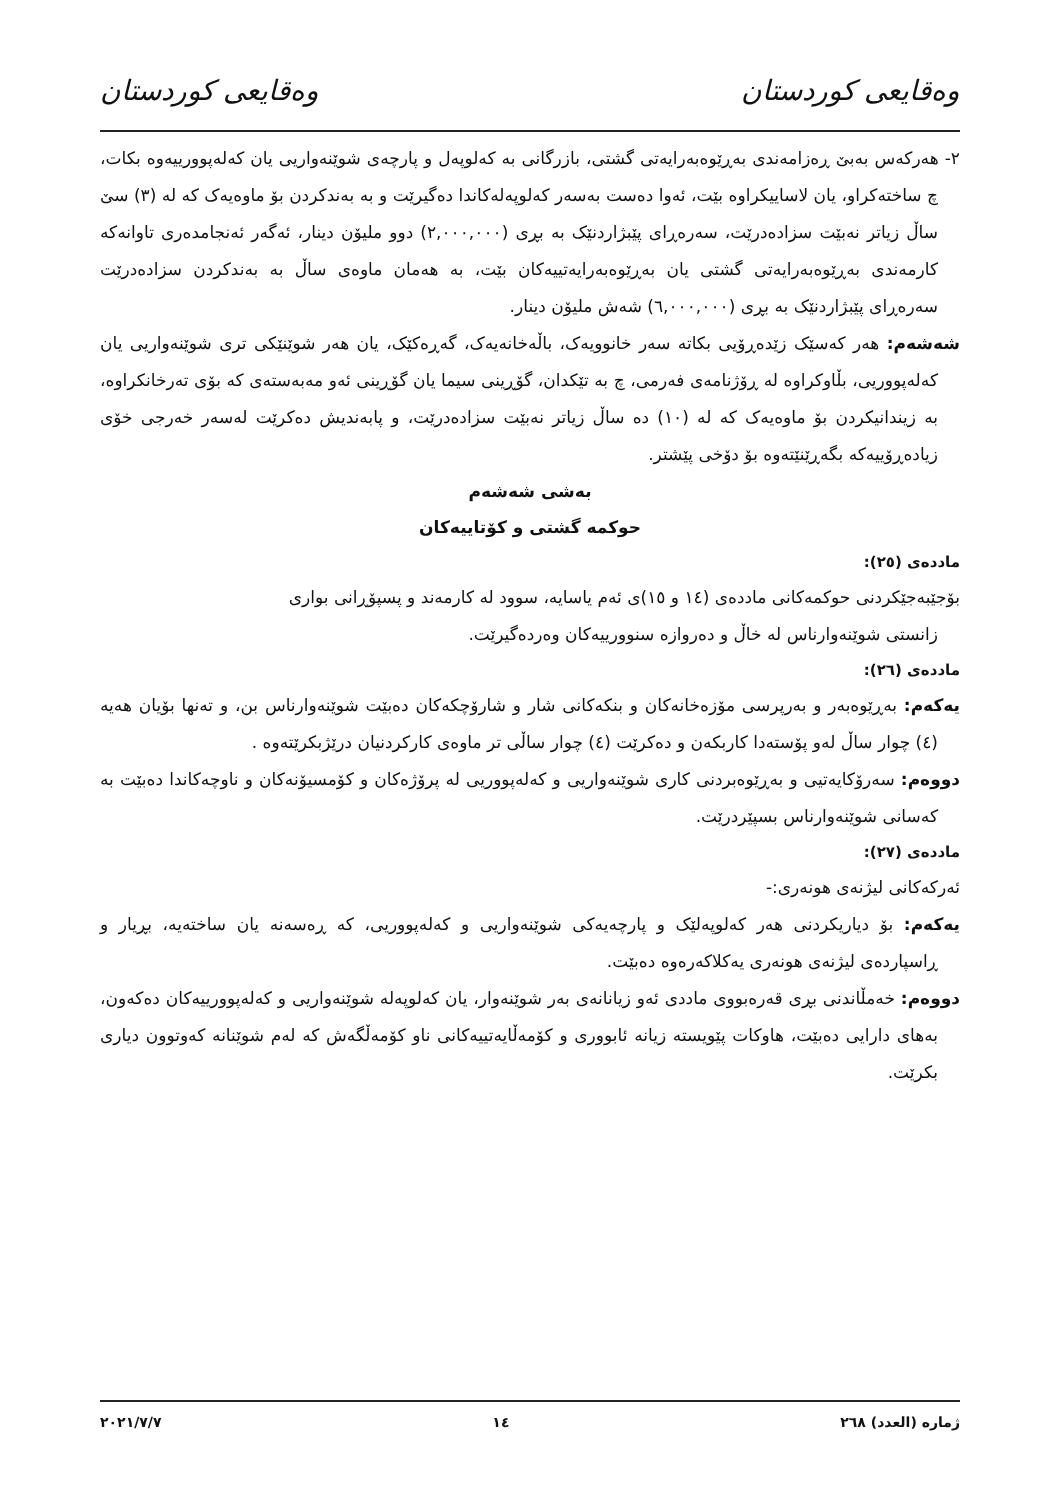وەقایعی کوردستان وەقایعی کوردستان
٢- هەرکەس بەبێ ڕەزامەندی بەڕێوەبەرایەتی گشتی، بازرگانی بە کەلوپەل و پارچەی شوێنەواریی یان کەلەپوورییەوە بکات، چ ساختەکراو، یان لاساییکراوە بێت، ئەوا دەست بەسەر کەلوپەلەکاندا دەگیرێت و بە بەندکردن بۆ ماوەیەک کە لە (٣) سێ ساڵ زیاتر نەبێت سزادەدرێت، سەرەڕای پێبژاردنێک بە بڕی (٢,٠٠٠,٠٠٠) دوو ملیۆن دینار، ئەگەر ئەنجامدەری تاوانەکە کارمەندی بەڕێوەبەرایەتی گشتی یان بەڕێوەبەرایەتییەکان بێت، بە هەمان ماوەی ساڵ بە بەندکردن سزادەدرێت سەرەڕای پێبژاردنێک بە بڕی (٦,٠٠٠,٠٠٠) شەش ملیۆن دینار.
شەشەم: هەر کەسێک زێدەڕۆیی بکاتە سەر خانوویەک، باڵەخانەیەک، گەڕەکێک، یان هەر شوێنێکی تری شوێنەواریی یان کەلەپووریی، بڵاوکراوە لە ڕۆژنامەی فەرمی، چ بە تێکدان، گۆڕینی سیما یان گۆڕینی ئەو مەبەستەی کە بۆی تەرخانکراوە، بە زیندانیکردن بۆ ماوەیەک کە لە (١٠) دە ساڵ زیاتر نەبێت سزادەدرێت، و پابەندیش دەکرێت لەسەر خەرجی خۆی زیادەڕۆییەکە بگەڕێنێتەوە بۆ دۆخی پێشتر.
بەشی شەشەم
حوکمە گشتی و کۆتاییەکان
ماددەی (٢٥):
بۆجێبەجێکردنی حوکمەکانی ماددەی (١٤ و ١٥)ی ئەم یاسایە، سوود لە کارمەند و پسپۆڕانی بواری
زانستی شوێنەوارناس لە خاڵ و دەروازە سنوورییەکان وەردەگیرێت.
ماددەی (٢٦):
یەکەم: بەڕێوەبەر و بەرپرسی مۆزەخانەکان و بنکەکانی شار و شارۆچکەکان دەبێت شوێنەوارناس بن، و تەنها بۆیان هەیە (٤) چوار ساڵ لەو پۆستەدا کاربکەن و دەکرێت (٤) چوار ساڵی تر ماوەی کارکردنیان درێژبکرێتەوە .
دووەم: سەرۆکایەتیی و بەڕێوەبردنی کاری شوێنەواریی و کەلەپووریی لە پرۆژەکان و کۆمسیۆنەکان و ناوچەکاندا دەبێت بە کەسانی شوێنەوارناس بسپێردرێت.
ماددەی (٢٧):
ئەرکەکانی لیژنەی هونەری:-
یەکەم: بۆ دیاریکردنی هەر کەلوپەلێک و پارچەیەکی شوێنەواریی و کەلەپووریی، کە ڕەسەنە یان ساختەیە، بڕیار و ڕاسپاردەی لیژنەی هونەری یەکلاکەرەوە دەبێت.
دووەم: خەمڵاندنی بڕی قەرەبووی ماددی ئەو زیانانەی بەر شوێنەوار، یان کەلوپەلە شوێنەواریی و کەلەپوورییەکان دەکەون، بەهای دارایی دەبێت، هاوکات پێویستە زیانە ئابووری و کۆمەڵایەتییەکانی ناو کۆمەڵگەش کە لەم شوێنانە کەوتوون دیاری بکرێت.
ژمارە (العدد) ٢٦٨ ١٤ ٢٠٢١/٧/٧